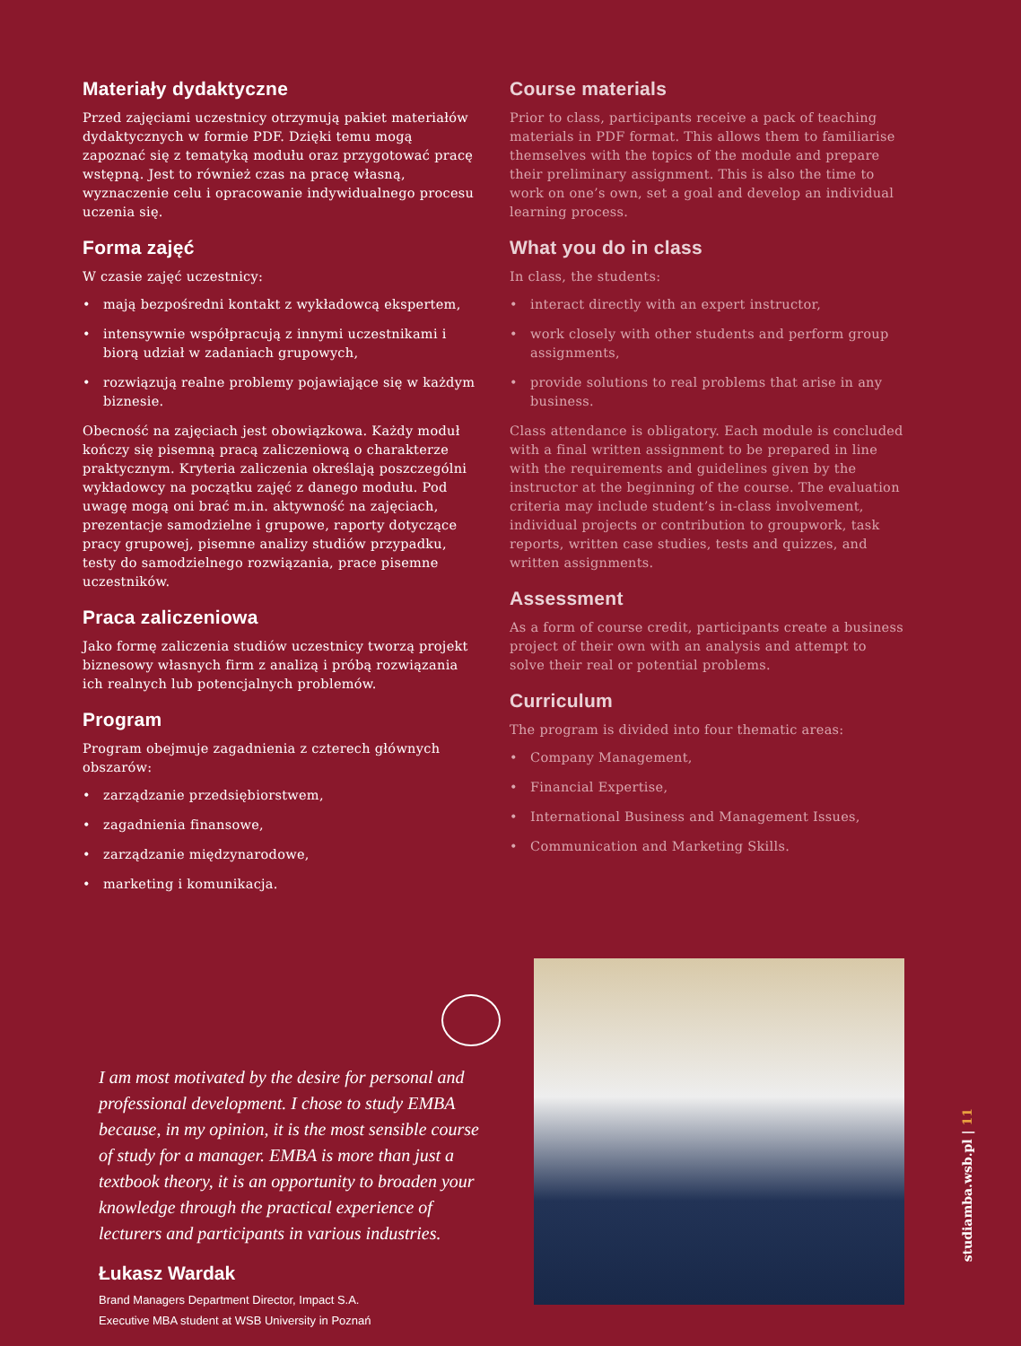Materiały dydaktyczne
Przed zajęciami uczestnicy otrzymują pakiet materiałów dydaktycznych w formie PDF. Dzięki temu mogą zapoznać się z tematyką modułu oraz przygotować pracę wstępną. Jest to również czas na pracę własną, wyznaczenie celu i opracowanie indywidualnego procesu uczenia się.
Forma zajęć
W czasie zajęć uczestnicy:
• mają bezpośredni kontakt z wykładowcą ekspertem,
• intensywnie współpracują z innymi uczestnikami i biorą udział w zadaniach grupowych,
• rozwiązują realne problemy pojawiające się w każdym biznesie.
Obecność na zajęciach jest obowiązkowa. Każdy moduł kończy się pisemną pracą zaliczeniową o charakterze praktycznym. Kryteria zaliczenia określają poszczególni wykładowcy na początku zajęć z danego modułu. Pod uwagę mogą oni brać m.in. aktywność na zajęciach, prezentacje samodzielne i grupowe, raporty dotyczące pracy grupowej, pisemne analizy studiów przypadku, testy do samodzielnego rozwiązania, prace pisemne uczestników.
Praca zaliczeniowa
Jako formę zaliczenia studiów uczestnicy tworzą projekt biznesowy własnych firm z analizą i próbą rozwiązania ich realnych lub potencjalnych problemów.
Program
Program obejmuje zagadnienia z czterech głównych obszarów:
• zarządzanie przedsiębiorstwem,
• zagadnienia finansowe,
• zarządzanie międzynarodowe,
• marketing i komunikacja.
Course materials
Prior to class, participants receive a pack of teaching materials in PDF format. This allows them to familiarise themselves with the topics of the module and prepare their preliminary assignment. This is also the time to work on one’s own, set a goal and develop an individual learning process.
What you do in class
In class, the students:
• interact directly with an expert instructor,
• work closely with other students and perform group assignments,
• provide solutions to real problems that arise in any business.
Class attendance is obligatory. Each module is concluded with a final written assignment to be prepared in line with the requirements and guidelines given by the instructor at the beginning of the course. The evaluation criteria may include student’s in-class involvement, individual projects or contribution to groupwork, task reports, written case studies, tests and quizzes, and written assignments.
Assessment
As a form of course credit, participants create a business project of their own with an analysis and attempt to solve their real or potential problems.
Curriculum
The program is divided into four thematic areas:
• Company Management,
• Financial Expertise,
• International Business and Management Issues,
• Communication and Marketing Skills.
I am most motivated by the desire for personal and professional development. I chose to study EMBA because, in my opinion, it is the most sensible course of study for a manager. EMBA is more than just a textbook theory, it is an opportunity to broaden your knowledge through the practical experience of lecturers and participants in various industries.
Łukasz Wardak
Brand Managers Department Director, Impact S.A.
Executive MBA student at WSB University in Poznań
studiamba.wsb.pl | 11